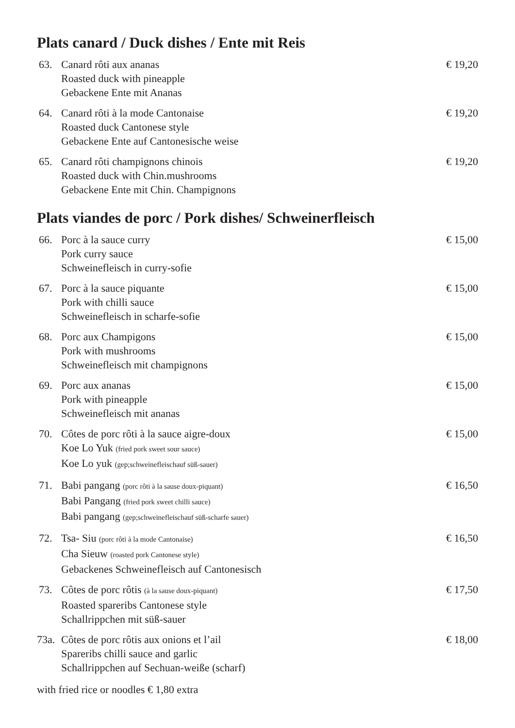Plats canard / Duck dishes / Ente mit Reis
63. Canard rôti aux ananas
Roasted duck with pineapple
Gebackene Ente mit Ananas
€ 19,20
64. Canard rôti à la mode Cantonaise
Roasted duck Cantonese style
Gebackene Ente auf Cantonesische weise
€ 19,20
65. Canard rôti champignons chinois
Roasted duck with Chin.mushrooms
Gebackene Ente mit Chin. Champignons
€ 19,20
Plats viandes de porc / Pork dishes/ Schweinerfleisch
66. Porc à la sauce curry
Pork curry sauce
Schweinefleisch in curry-sofie
€ 15,00
67. Porc à la sauce piquante
Pork with chilli sauce
Schweinefleisch in scharfe-sofie
€ 15,00
68. Porc aux Champigons
Pork with mushrooms
Schweinefleisch mit champignons
€ 15,00
69. Porc aux ananas
Pork with pineapple
Schweinefleisch mit ananas
€ 15,00
70. Côtes de porc rôti à la sauce aigre-doux
Koe Lo Yuk (fried pork sweet sour sauce)
Koe Lo yuk (gep;schweinefleischauf süß-sauer)
€ 15,00
71. Babi pangang (porc rôti à la sause doux-piquant)
Babi Pangang (fried pork sweet chilli sauce)
Babi pangang (gep;schweinefleischauf süß-scharfe sauer)
€ 16,50
72. Tsa- Siu (porc rôti à la mode Cantonaise)
Cha Sieuw (roasted pork Cantonese style)
Gebackenes Schweinefleisch auf Cantonesisch
€ 16,50
73. Côtes de porc rôtis (à la sause doux-piquant)
Roasted spareribs Cantonese style
Schallrippchen mit süß-sauer
€ 17,50
73a.
Côtes de porc rôtis aux onions et l’ail
Spareribs chilli sauce and garlic
Schallrippchen auf Sechuan-weiße (scharf)
€ 18,00
with fried rice or noodles € 1,80 extra